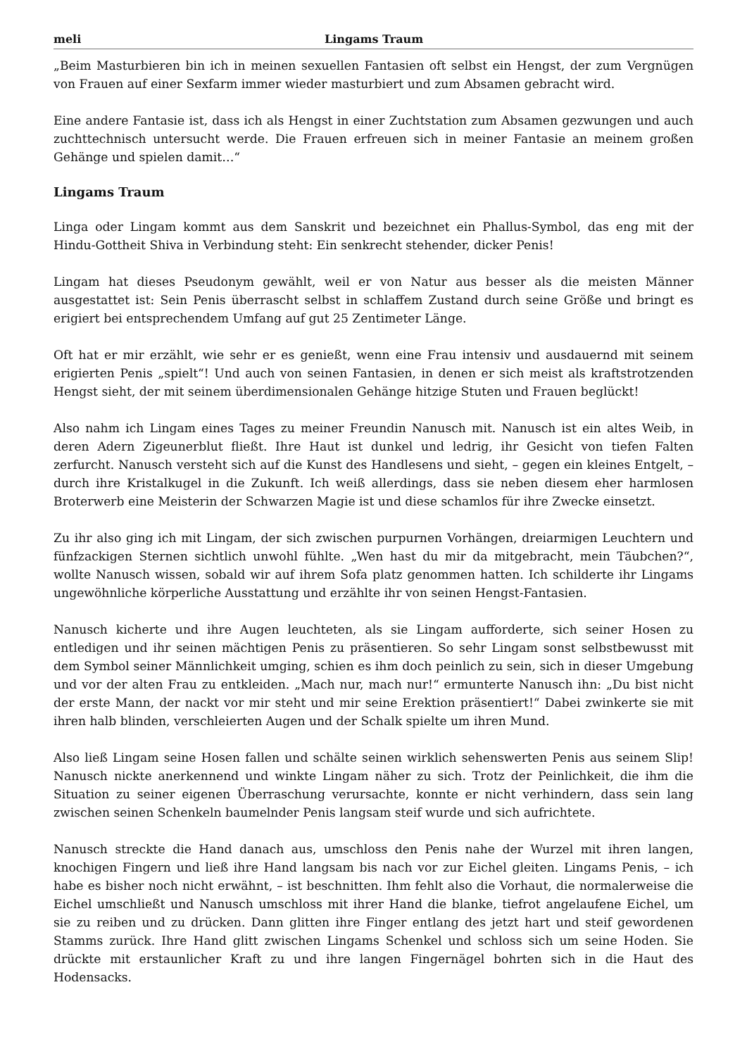meli Lingams Traum
„Beim Masturbieren bin ich in meinen sexuellen Fantasien oft selbst ein Hengst, der zum Vergnügen von Frauen auf einer Sexfarm immer wieder masturbiert und zum Absamen gebracht wird.
Eine andere Fantasie ist, dass ich als Hengst in einer Zuchtstation zum Absamen gezwungen und auch zuchttechnisch untersucht werde. Die Frauen erfreuen sich in meiner Fantasie an meinem großen Gehänge und spielen damit…“
Lingams Traum
Linga oder Lingam kommt aus dem Sanskrit und bezeichnet ein Phallus-Symbol, das eng mit der Hindu-Gottheit Shiva in Verbindung steht: Ein senkrecht stehender, dicker Penis!
Lingam hat dieses Pseudonym gewählt, weil er von Natur aus besser als die meisten Männer ausgestattet ist: Sein Penis überrascht selbst in schlaffem Zustand durch seine Größe und bringt es erigiert bei entsprechendem Umfang auf gut 25 Zentimeter Länge.
Oft hat er mir erzählt, wie sehr er es genießt, wenn eine Frau intensiv und ausdauernd mit seinem erigierten Penis „spielt“! Und auch von seinen Fantasien, in denen er sich meist als kraftstrotzenden Hengst sieht, der mit seinem überdimensionalen Gehänge hitzige Stuten und Frauen beglückt!
Also nahm ich Lingam eines Tages zu meiner Freundin Nanusch mit. Nanusch ist ein altes Weib, in deren Adern Zigeunerblut fließt. Ihre Haut ist dunkel und ledrig, ihr Gesicht von tiefen Falten zerfurcht. Nanusch versteht sich auf die Kunst des Handlesens und sieht, – gegen ein kleines Entgelt, – durch ihre Kristalkugel in die Zukunft. Ich weiß allerdings, dass sie neben diesem eher harmlosen Broterwerb eine Meisterin der Schwarzen Magie ist und diese schamlos für ihre Zwecke einsetzt.
Zu ihr also ging ich mit Lingam, der sich zwischen purpurnen Vorhängen, dreiarmigen Leuchtern und fünfzackigen Sternen sichtlich unwohl fühlte. „Wen hast du mir da mitgebracht, mein Täubchen?“, wollte Nanusch wissen, sobald wir auf ihrem Sofa platz genommen hatten. Ich schilderte ihr Lingams ungewöhnliche körperliche Ausstattung und erzählte ihr von seinen Hengst-Fantasien.
Nanusch kicherte und ihre Augen leuchteten, als sie Lingam aufforderte, sich seiner Hosen zu entledigen und ihr seinen mächtigen Penis zu präsentieren. So sehr Lingam sonst selbstbewusst mit dem Symbol seiner Männlichkeit umging, schien es ihm doch peinlich zu sein, sich in dieser Umgebung und vor der alten Frau zu entkleiden. „Mach nur, mach nur!“ ermunterte Nanusch ihn: „Du bist nicht der erste Mann, der nackt vor mir steht und mir seine Erektion präsentiert!“ Dabei zwinkerte sie mit ihren halb blinden, verschleierten Augen und der Schalk spielte um ihren Mund.
Also ließ Lingam seine Hosen fallen und schälte seinen wirklich sehenswerten Penis aus seinem Slip! Nanusch nickte anerkennend und winkte Lingam näher zu sich. Trotz der Peinlichkeit, die ihm die Situation zu seiner eigenen Überraschung verursachte, konnte er nicht verhindern, dass sein lang zwischen seinen Schenkeln baumelnder Penis langsam steif wurde und sich aufrichtete.
Nanusch streckte die Hand danach aus, umschloss den Penis nahe der Wurzel mit ihren langen, knochigen Fingern und ließ ihre Hand langsam bis nach vor zur Eichel gleiten. Lingams Penis, – ich habe es bisher noch nicht erwähnt, – ist beschnitten. Ihm fehlt also die Vorhaut, die normalerweise die Eichel umschließt und Nanusch umschloss mit ihrer Hand die blanke, tiefrot angelaufene Eichel, um sie zu reiben und zu drücken. Dann glitten ihre Finger entlang des jetzt hart und steif gewordenen Stamms zurück. Ihre Hand glitt zwischen Lingams Schenkel und schloss sich um seine Hoden. Sie drückte mit erstaunlicher Kraft zu und ihre langen Fingernägel bohrten sich in die Haut des Hodensacks.